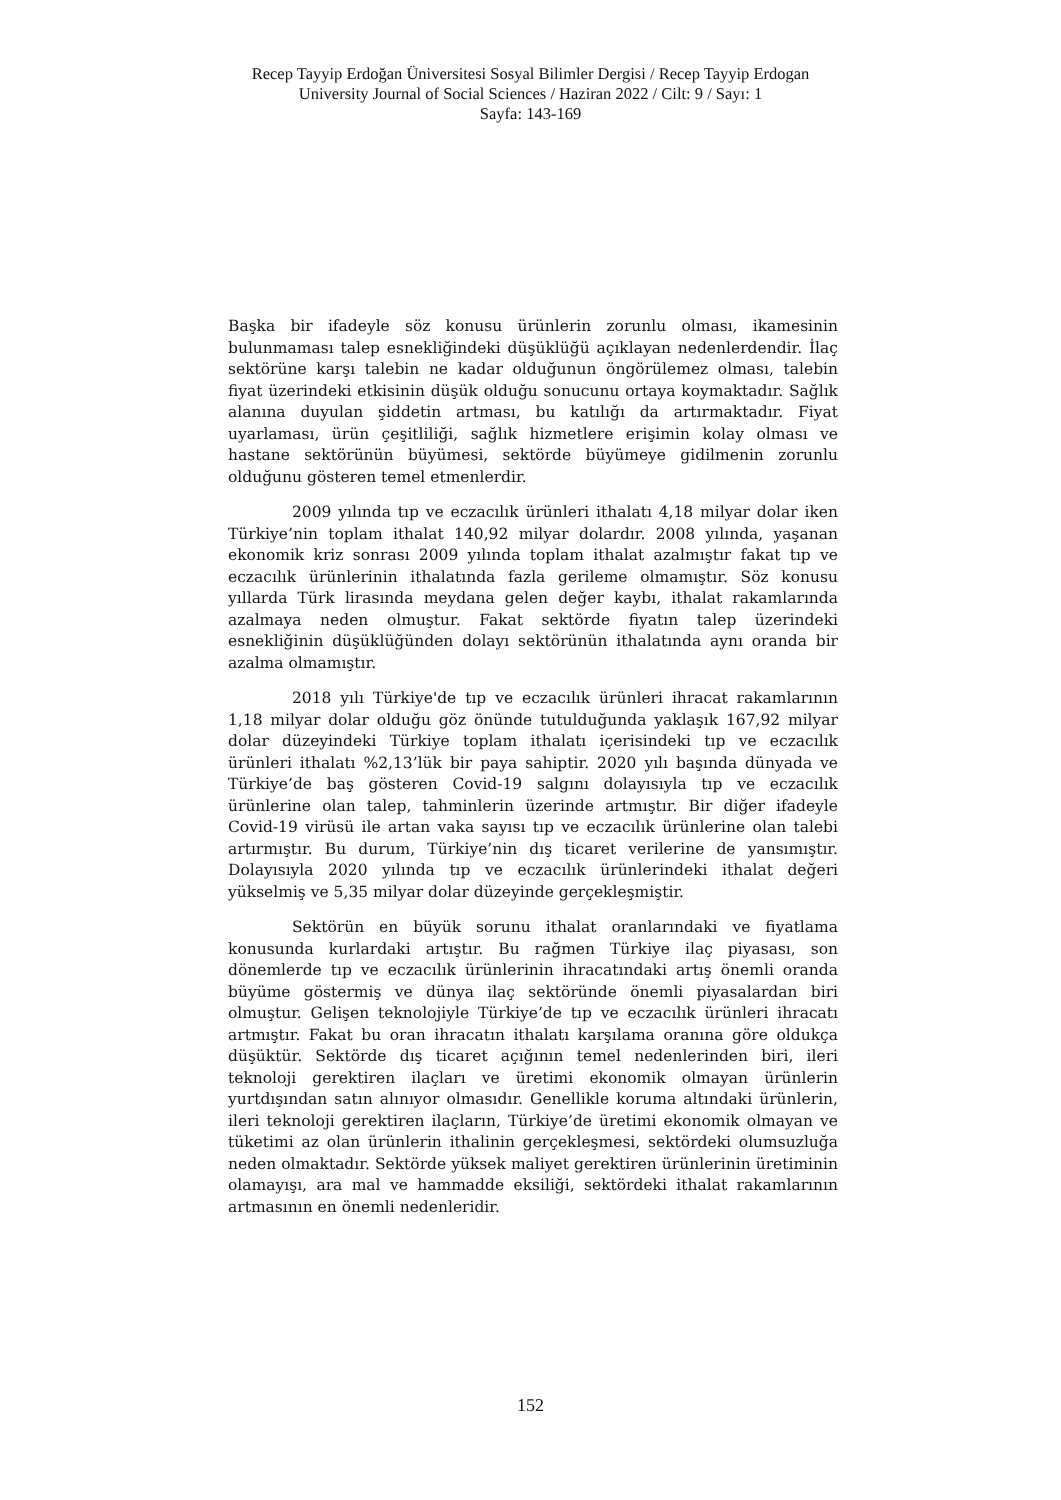Recep Tayyip Erdoğan Üniversitesi Sosyal Bilimler Dergisi / Recep Tayyip Erdogan University Journal of Social Sciences / Haziran 2022 / Cilt: 9 / Sayı: 1
Sayfa: 143-169
Başka bir ifadeyle söz konusu ürünlerin zorunlu olması, ikamesinin bulunmaması talep esnekliğindeki düşüklüğü açıklayan nedenlerdendir. İlaç sektörüne karşı talebin ne kadar olduğunun öngörülemez olması, talebin fiyat üzerindeki etkisinin düşük olduğu sonucunu ortaya koymaktadır. Sağlık alanına duyulan şiddetin artması, bu katılığı da artırmaktadır. Fiyat uyarlaması, ürün çeşitliliği, sağlık hizmetlere erişimin kolay olması ve hastane sektörünün büyümesi, sektörde büyümeye gidilmenin zorunlu olduğunu gösteren temel etmenlerdir.
2009 yılında tıp ve eczacılık ürünleri ithalatı 4,18 milyar dolar iken Türkiye’nin toplam ithalat 140,92 milyar dolardır. 2008 yılında, yaşanan ekonomik kriz sonrası 2009 yılında toplam ithalat azalmıştır fakat tıp ve eczacılık ürünlerinin ithalatında fazla gerileme olmamıştır. Söz konusu yıllarda Türk lirasında meydana gelen değer kaybı, ithalat rakamlarında azalmaya neden olmuştur. Fakat sektörde fiyatın talep üzerindeki esnekliğinin düşüklüğünden dolayı sektörünün ithalatında aynı oranda bir azalma olmamıştır.
2018 yılı Türkiye'de tıp ve eczacılık ürünleri ihracat rakamlarının 1,18 milyar dolar olduğu göz önünde tutulduğunda yaklaşık 167,92 milyar dolar düzeyindeki Türkiye toplam ithalatı içerisindeki tıp ve eczacılık ürünleri ithalatı %2,13’lük bir paya sahiptir. 2020 yılı başında dünyada ve Türkiye’de baş gösteren Covid-19 salgını dolayısıyla tıp ve eczacılık ürünlerine olan talep, tahminlerin üzerinde artmıştır. Bir diğer ifadeyle Covid-19 virüsü ile artan vaka sayısı tıp ve eczacılık ürünlerine olan talebi artırmıştır. Bu durum, Türkiye’nin dış ticaret verilerine de yansımıştır. Dolayısıyla 2020 yılında tıp ve eczacılık ürünlerindeki ithalat değeri yükselmiş ve 5,35 milyar dolar düzeyinde gerçekleşmiştir.
Sektörün en büyük sorunu ithalat oranlarındaki ve fiyatlama konusunda kurlardaki artıştır. Bu rağmen Türkiye ilaç piyasası, son dönemlerde tıp ve eczacılık ürünlerinin ihracatındaki artış önemli oranda büyüme göstermiş ve dünya ilaç sektöründe önemli piyasalardan biri olmuştur. Gelişen teknolojiyle Türkiye’de tıp ve eczacılık ürünleri ihracatı artmıştır. Fakat bu oran ihracatın ithalatı karşılama oranına göre oldukça düşüktür. Sektörde dış ticaret açığının temel nedenlerinden biri, ileri teknoloji gerektiren ilaçları ve üretimi ekonomik olmayan ürünlerin yurtdışından satın alınıyor olmasıdır. Genellikle koruma altındaki ürünlerin, ileri teknoloji gerektiren ilaçların, Türkiye’de üretimi ekonomik olmayan ve tüketimi az olan ürünlerin ithalinin gerçekleşmesi, sektördeki olumsuzluğa neden olmaktadır. Sektörde yüksek maliyet gerektiren ürünlerinin üretiminin olamayışı, ara mal ve hammadde eksiliği, sektördeki ithalat rakamlarının artmasının en önemli nedenleridir.
152